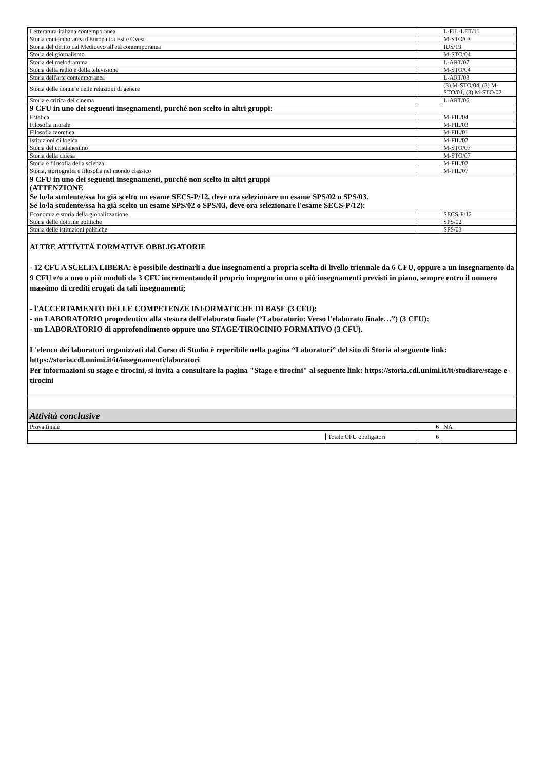| Letteratura italiana contemporanea | | L-FIL-LET/11 |
| Storia contemporanea d'Europa tra Est e Ovest | | M-STO/03 |
| Storia del diritto dal Medioevo all'età contemporanea | | IUS/19 |
| Storia del giornalismo | | M-STO/04 |
| Storia del melodramma | | L-ART/07 |
| Storia della radio e della televisione | | M-STO/04 |
| Storia dell'arte contemporanea | | L-ART/03 |
| Storia delle donne e delle relazioni di genere | | (3) M-STO/04, (3) M-STO/01, (3) M-STO/02 |
| Storia e critica del cinema | | L-ART/06 |
| 9 CFU in uno dei seguenti insegnamenti, purché non scelto in altri gruppi: | | |
| Estetica | | M-FIL/04 |
| Filosofia morale | | M-FIL/03 |
| Filosofia teoretica | | M-FIL/01 |
| Istituzioni di logica | | M-FIL/02 |
| Storia del cristianesimo | | M-STO/07 |
| Storia della chiesa | | M-STO/07 |
| Storia e filosofia della scienza | | M-FIL/02 |
| Storia, storiografia e filosofia nel mondo classico | | M-FIL/07 |
| 9 CFU in uno dei seguenti insegnamenti, purché non scelto in altri gruppi (ATTENZIONE Se lo/la studente/ssa ha già scelto un esame SECS-P/12, deve ora selezionare un esame SPS/02 o SPS/03. Se lo/la studente/ssa ha già scelto un esame SPS/02 o SPS/03, deve ora selezionare l'esame SECS-P/12): | | |
| Economia e storia della globalizzazione | | SECS-P/12 |
| Storia delle dottrine politiche | | SPS/02 |
| Storia delle istituzioni politiche | | SPS/03 |
| ALTRE ATTIVITÀ FORMATIVE OBBLIGATORIE - 12 CFU A SCELTA LIBERA: è possibile destinarli a due insegnamenti a propria scelta di livello triennale da 6 CFU, oppure a un insegnamento da 9 CFU e/o a uno o più moduli da 3 CFU incrementando il proprio impegno in uno o più insegnamenti previsti in piano, sempre entro il numero massimo di crediti erogati da tali insegnamenti; - l'ACCERTAMENTO DELLE COMPETENZE INFORMATICHE DI BASE (3 CFU); - un LABORATORIO propedeutico alla stesura dell'elaborato finale (“Laboratorio: Verso l'elaborato finale…”) (3 CFU); - un LABORATORIO di approfondimento oppure uno STAGE/TIROCINIO FORMATIVO (3 CFU). L'elenco dei laboratori organizzati dal Corso di Studio è reperibile nella pagina “Laboratori” del sito di Storia al seguente link: https://storia.cdl.unimi.it/it/insegnamenti/laboratori Per informazioni su stage e tirocini, si invita a consultare la pagina "Stage e tirocini" al seguente link: https://storia.cdl.unimi.it/it/studiare/stage-e-tirocini | | |
| Attività conclusive | | |
| Prova finale | 6 | NA |
| / / Totale CFU obbligatori / | 6 | |